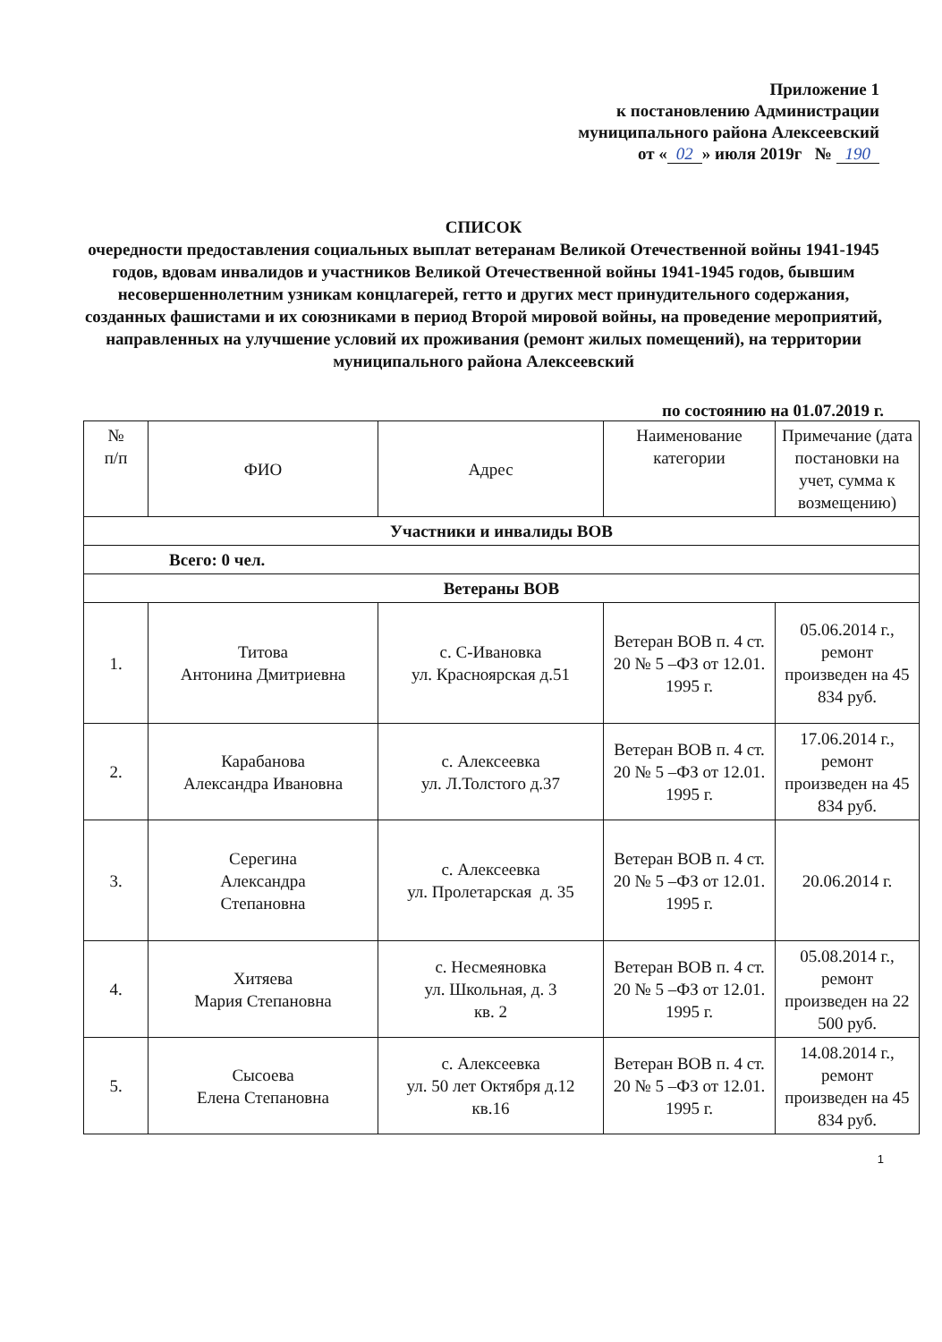Приложение 1
к постановлению Администрации
муниципального района Алексеевский
от « 02 » июля 2019г № 190
СПИСОК
очередности предоставления социальных выплат ветеранам Великой Отечественной войны 1941-1945 годов, вдовам инвалидов и участников Великой Отечественной войны 1941-1945 годов, бывшим несовершеннолетним узникам концлагерей, гетто и других мест принудительного содержания, созданных фашистами и их союзниками в период Второй мировой войны, на проведение мероприятий, направленных на улучшение условий их проживания (ремонт жилых помещений), на территории муниципального района Алексеевский
по состоянию на 01.07.2019 г.
| № п/п | ФИО | Адрес | Наименование категории | Примечание (дата постановки на учет, сумма к возмещению) |
| --- | --- | --- | --- | --- |
| Участники и инвалиды ВОВ | | | | |
| Всего: 0 чел. | | | | |
| Ветераны ВОВ | | | | |
| 1. | Титова Антонина Дмитриевна | с. С-Ивановка ул. Красноярская д.51 | Ветеран ВОВ п. 4 ст. 20 № 5 –ФЗ от 12.01. 1995 г. | 05.06.2014 г., ремонт произведен на 45 834 руб. |
| 2. | Карабанова Александра Ивановна | с. Алексеевка ул. Л.Толстого д.37 | Ветеран ВОВ п. 4 ст. 20 № 5 –ФЗ от 12.01. 1995 г. | 17.06.2014 г., ремонт произведен на 45 834 руб. |
| 3. | Серегина Александра Степановна | с. Алексеевка ул. Пролетарская д. 35 | Ветеран ВОВ п. 4 ст. 20 № 5 –ФЗ от 12.01. 1995 г. | 20.06.2014 г. |
| 4. | Хитяева Мария Степановна | с. Несмеяновка ул. Школьная, д. 3 кв. 2 | Ветеран ВОВ п. 4 ст. 20 № 5 –ФЗ от 12.01. 1995 г. | 05.08.2014 г., ремонт произведен на 22 500 руб. |
| 5. | Сысоева Елена Степановна | с. Алексеевка ул. 50 лет Октября д.12 кв.16 | Ветеран ВОВ п. 4 ст. 20 № 5 –ФЗ от 12.01. 1995 г. | 14.08.2014 г., ремонт произведен на 45 834 руб. |
1